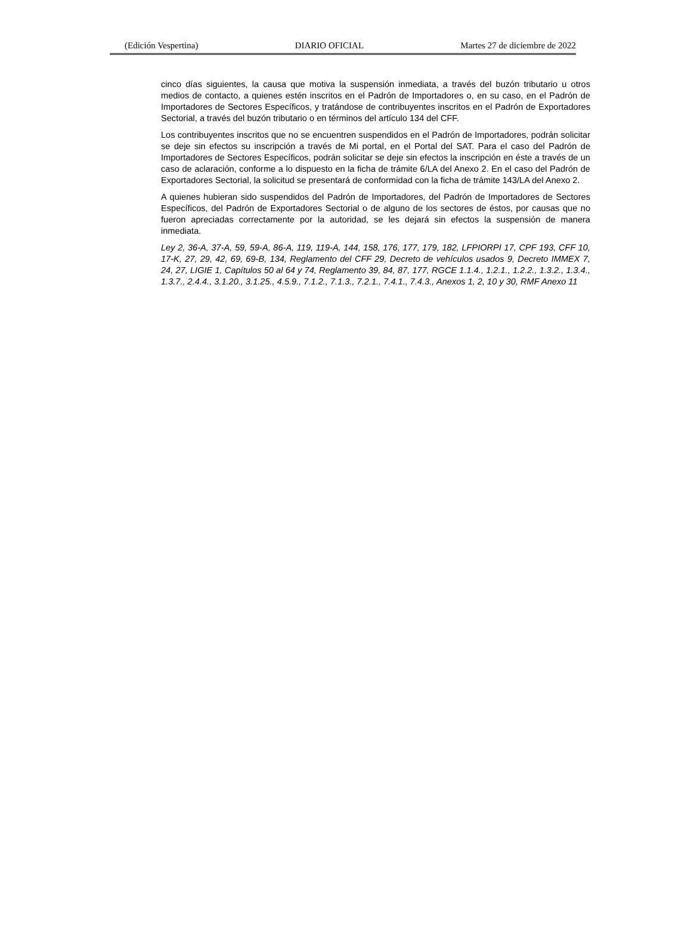(Edición Vespertina) DIARIO OFICIAL Martes 27 de diciembre de 2022
cinco días siguientes, la causa que motiva la suspensión inmediata, a través del buzón tributario u otros medios de contacto, a quienes estén inscritos en el Padrón de Importadores o, en su caso, en el Padrón de Importadores de Sectores Específicos, y tratándose de contribuyentes inscritos en el Padrón de Exportadores Sectorial, a través del buzón tributario o en términos del artículo 134 del CFF.
Los contribuyentes inscritos que no se encuentren suspendidos en el Padrón de Importadores, podrán solicitar se deje sin efectos su inscripción a través de Mi portal, en el Portal del SAT. Para el caso del Padrón de Importadores de Sectores Específicos, podrán solicitar se deje sin efectos la inscripción en éste a través de un caso de aclaración, conforme a lo dispuesto en la ficha de trámite 6/LA del Anexo 2. En el caso del Padrón de Exportadores Sectorial, la solicitud se presentará de conformidad con la ficha de trámite 143/LA del Anexo 2.
A quienes hubieran sido suspendidos del Padrón de Importadores, del Padrón de Importadores de Sectores Específicos, del Padrón de Exportadores Sectorial o de alguno de los sectores de éstos, por causas que no fueron apreciadas correctamente por la autoridad, se les dejará sin efectos la suspensión de manera inmediata.
Ley 2, 36-A, 37-A, 59, 59-A, 86-A, 119, 119-A, 144, 158, 176, 177, 179, 182, LFPIORPI 17, CPF 193, CFF 10, 17-K, 27, 29, 42, 69, 69-B, 134, Reglamento del CFF 29, Decreto de vehículos usados 9, Decreto IMMEX 7, 24, 27, LIGIE 1, Capítulos 50 al 64 y 74, Reglamento 39, 84, 87, 177, RGCE 1.1.4., 1.2.1., 1.2.2., 1.3.2., 1.3.4., 1.3.7., 2.4.4., 3.1.20., 3.1.25., 4.5.9., 7.1.2., 7.1.3., 7.2.1., 7.4.1., 7.4.3., Anexos 1, 2, 10 y 30, RMF Anexo 11